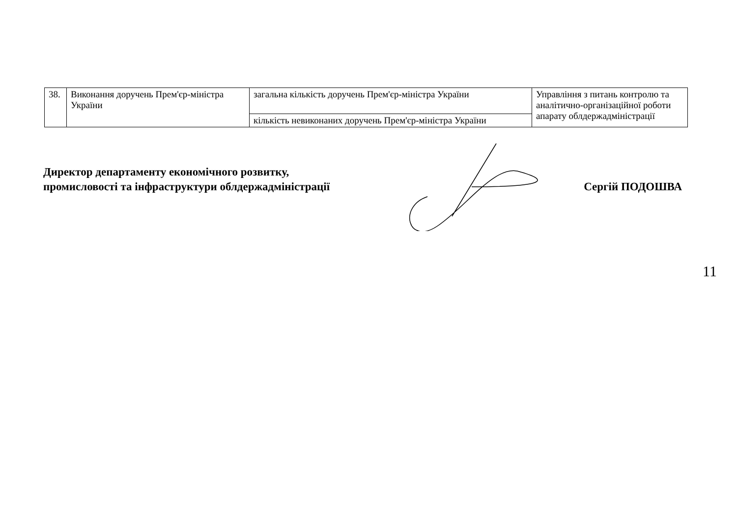| 38. | Виконання доручень Прем'єр-міністра України | загальна кількість доручень Прем'єр-міністра України | Управління з питань контролю та аналітично-організаційної роботи апарату облдержадміністрації |
| | | кількість невиконаних доручень Прем'єр-міністра України | |
Директор департаменту економічного розвитку,
промисловості та інфраструктури облдержадміністрації
Сергій ПОДОШВА
11